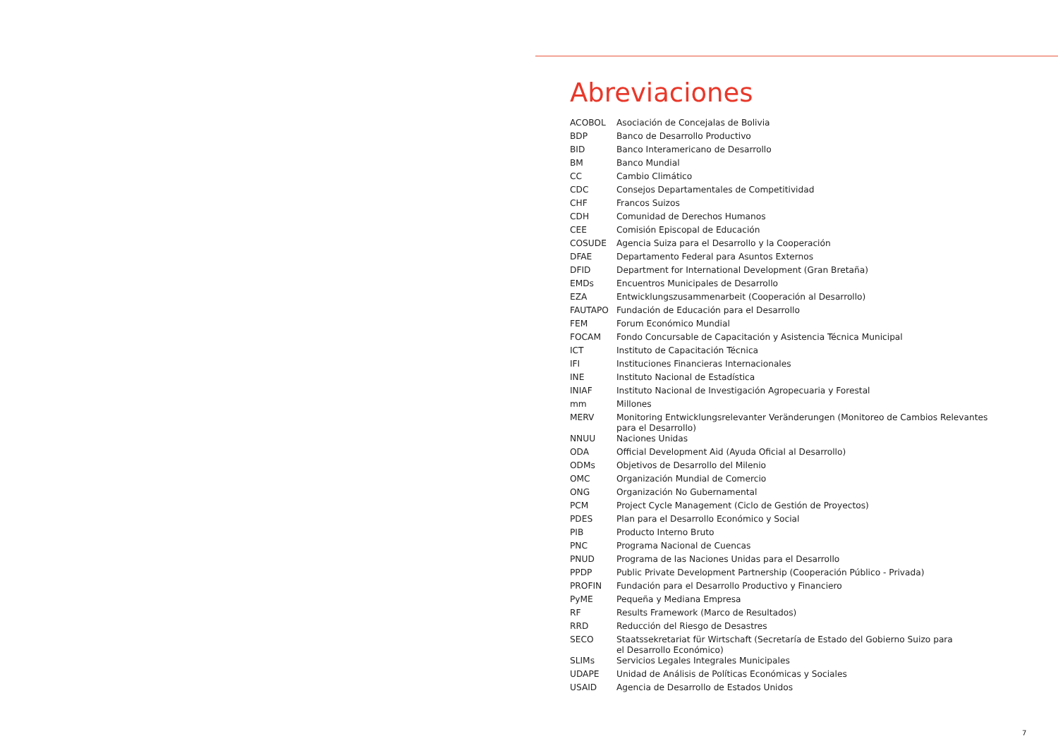Abreviaciones
| ACOBOL | Asociación de Concejalas de Bolivia |
| BDP | Banco de Desarrollo Productivo |
| BID | Banco Interamericano de Desarrollo |
| BM | Banco Mundial |
| CC | Cambio Climático |
| CDC | Consejos Departamentales de Competitividad |
| CHF | Francos Suizos |
| CDH | Comunidad de Derechos Humanos |
| CEE | Comisión Episcopal de Educación |
| COSUDE | Agencia Suiza para el Desarrollo y la Cooperación |
| DFAE | Departamento Federal para Asuntos Externos |
| DFID | Department for International Development (Gran Bretaña) |
| EMDs | Encuentros Municipales de Desarrollo |
| EZA | Entwicklungszusammenarbeit (Cooperación al Desarrollo) |
| FAUTAPO | Fundación de Educación para el Desarrollo |
| FEM | Forum Económico Mundial |
| FOCAM | Fondo Concursable de Capacitación y Asistencia Técnica Municipal |
| ICT | Instituto de Capacitación Técnica |
| IFI | Instituciones Financieras Internacionales |
| INE | Instituto Nacional de Estadística |
| INIAF | Instituto Nacional de Investigación Agropecuaria y Forestal |
| mm | Millones |
| MERV | Monitoring Entwicklungsrelevanter Veränderungen (Monitoreo de Cambios Relevantes para el Desarrollo) |
| NNUU | Naciones Unidas |
| ODA | Official Development Aid (Ayuda Oficial al Desarrollo) |
| ODMs | Objetivos de Desarrollo del Milenio |
| OMC | Organización Mundial de Comercio |
| ONG | Organización No Gubernamental |
| PCM | Project Cycle Management (Ciclo de Gestión de Proyectos) |
| PDES | Plan para el Desarrollo Económico y Social |
| PIB | Producto Interno Bruto |
| PNC | Programa Nacional de Cuencas |
| PNUD | Programa de las Naciones Unidas para el Desarrollo |
| PPDP | Public Private Development Partnership (Cooperación Público - Privada) |
| PROFIN | Fundación para el Desarrollo Productivo y Financiero |
| PyME | Pequeña y Mediana Empresa |
| RF | Results Framework (Marco de Resultados) |
| RRD | Reducción del Riesgo de Desastres |
| SECO | Staatssekretariat für Wirtschaft (Secretaría de Estado del Gobierno Suizo para el Desarrollo Económico) |
| SLIMs | Servicios Legales Integrales Municipales |
| UDAPE | Unidad de Análisis de Políticas Económicas y Sociales |
| USAID | Agencia de Desarrollo de Estados Unidos |
7